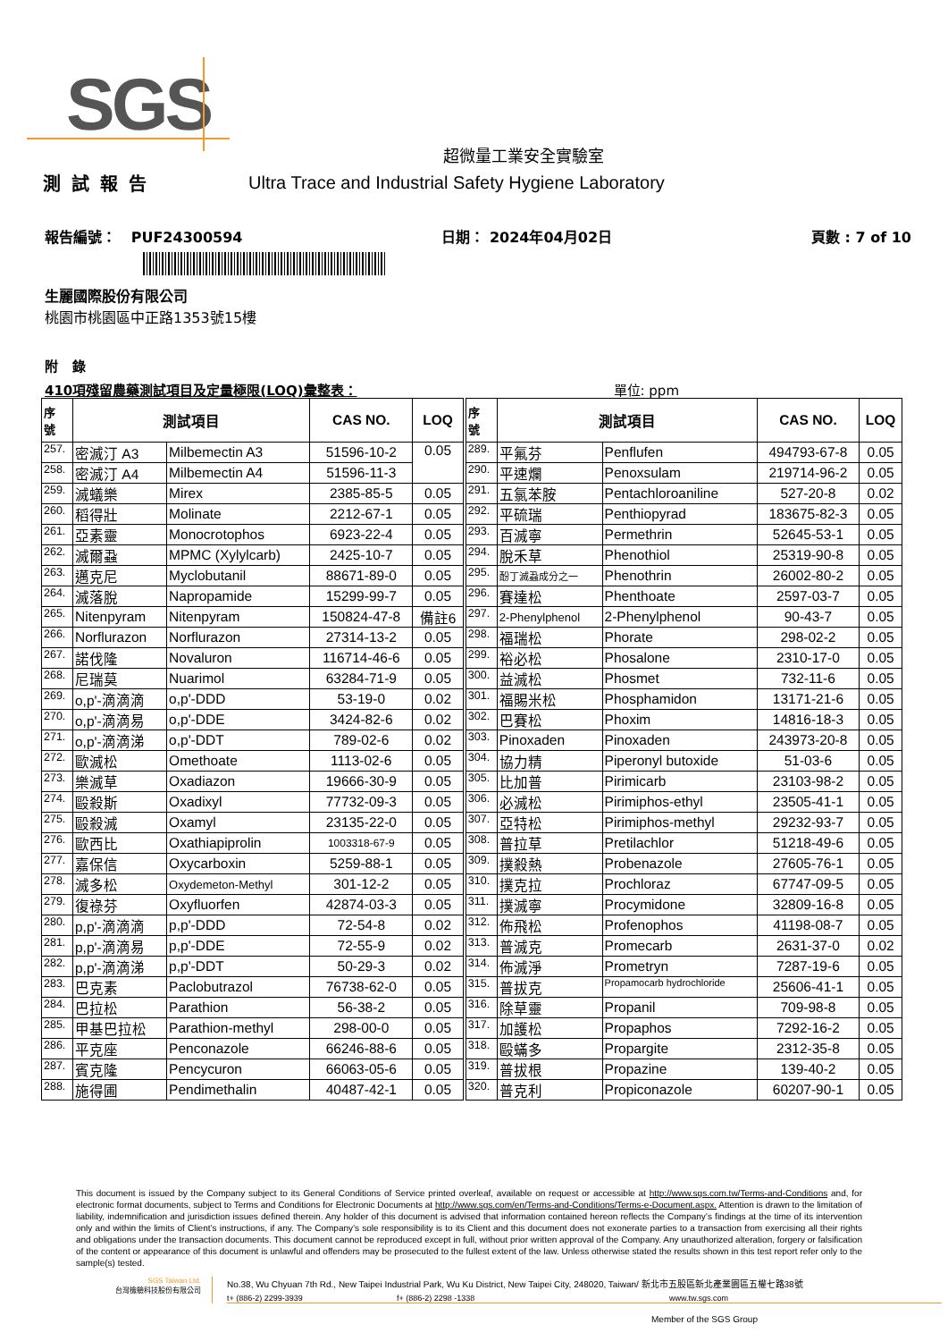SGS
超微量工業安全實驗室
測試報告 Ultra Trace and Industrial Safety Hygiene Laboratory
報告編號： PUF24300594 日期： 2024年04月02日 頁數 : 7 of 10
生麗國際股份有限公司
桃園市桃園區中正路1353號15樓
附 錄
410項殘留農藥測試項目及定量極限(LOQ)彙整表： 單位: ppm
| 序 號 | 測試項目 | | CAS NO. | LOQ | 序 號 | 測試項目 | | CAS NO. | LOQ |
| --- | --- | --- | --- | --- | --- | --- | --- | --- | --- |
| 257. | 密滅汀 A3 | Milbemectin A3 | 51596-10-2 | 0.05 | 289. | 平氟芬 | Penflufen | 494793-67-8 | 0.05 |
| 258. | 密滅汀 A4 | Milbemectin A4 | 51596-11-3 | | 290. | 平速爛 | Penoxsulam | 219714-96-2 | 0.05 |
| 259. | 滅蟻樂 | Mirex | 2385-85-5 | 0.05 | 291. | 五氯苯胺 | Pentachloroaniline | 527-20-8 | 0.02 |
| 260. | 稻得壯 | Molinate | 2212-67-1 | 0.05 | 292. | 平硫瑞 | Penthiopyrad | 183675-82-3 | 0.05 |
| 261. | 亞素靈 | Monocrotophos | 6923-22-4 | 0.05 | 293. | 百滅寧 | Permethrin | 52645-53-1 | 0.05 |
| 262. | 滅爾蝨 | MPMC (Xylylcarb) | 2425-10-7 | 0.05 | 294. | 脫禾草 | Phenothiol | 25319-90-8 | 0.05 |
| 263. | 邁克尼 | Myclobutanil | 88671-89-0 | 0.05 | 295. | 酚丁滅蝨成分之一 | Phenothrin | 26002-80-2 | 0.05 |
| 264. | 滅落脫 | Napropamide | 15299-99-7 | 0.05 | 296. | 賽達松 | Phenthoate | 2597-03-7 | 0.05 |
| 265. | Nitenpyram | Nitenpyram | 150824-47-8 | 備註6 | 297. | 2-Phenylphenol | 2-Phenylphenol | 90-43-7 | 0.05 |
| 266. | Norflurazon | Norflurazon | 27314-13-2 | 0.05 | 298. | 福瑞松 | Phorate | 298-02-2 | 0.05 |
| 267. | 諾伐隆 | Novaluron | 116714-46-6 | 0.05 | 299. | 裕必松 | Phosalone | 2310-17-0 | 0.05 |
| 268. | 尼瑞莫 | Nuarimol | 63284-71-9 | 0.05 | 300. | 益滅松 | Phosmet | 732-11-6 | 0.05 |
| 269. | o,p'-滴滴滴 | o,p'-DDD | 53-19-0 | 0.02 | 301. | 福賜米松 | Phosphamidon | 13171-21-6 | 0.05 |
| 270. | o,p'-滴滴易 | o,p'-DDE | 3424-82-6 | 0.02 | 302. | 巴賽松 | Phoxim | 14816-18-3 | 0.05 |
| 271. | o,p'-滴滴涕 | o,p'-DDT | 789-02-6 | 0.02 | 303. | Pinoxaden | Pinoxaden | 243973-20-8 | 0.05 |
| 272. | 歐滅松 | Omethoate | 1113-02-6 | 0.05 | 304. | 協力精 | Piperonyl butoxide | 51-03-6 | 0.05 |
| 273. | 樂滅草 | Oxadiazon | 19666-30-9 | 0.05 | 305. | 比加普 | Pirimicarb | 23103-98-2 | 0.05 |
| 274. | 毆殺斯 | Oxadixyl | 77732-09-3 | 0.05 | 306. | 必滅松 | Pirimiphos-ethyl | 23505-41-1 | 0.05 |
| 275. | 毆殺滅 | Oxamyl | 23135-22-0 | 0.05 | 307. | 亞特松 | Pirimiphos-methyl | 29232-93-7 | 0.05 |
| 276. | 歐西比 | Oxathiapiprolin | 1003318-67-9 | 0.05 | 308. | 普拉草 | Pretilachlor | 51218-49-6 | 0.05 |
| 277. | 嘉保信 | Oxycarboxin | 5259-88-1 | 0.05 | 309. | 撲殺熱 | Probenazole | 27605-76-1 | 0.05 |
| 278. | 滅多松 | Oxydemeton-Methyl | 301-12-2 | 0.05 | 310. | 撲克拉 | Prochloraz | 67747-09-5 | 0.05 |
| 279. | 復祿芬 | Oxyfluorfen | 42874-03-3 | 0.05 | 311. | 撲滅寧 | Procymidone | 32809-16-8 | 0.05 |
| 280. | p,p'-滴滴滴 | p,p'-DDD | 72-54-8 | 0.02 | 312. | 佈飛松 | Profenophos | 41198-08-7 | 0.05 |
| 281. | p,p'-滴滴易 | p,p'-DDE | 72-55-9 | 0.02 | 313. | 普滅克 | Promecarb | 2631-37-0 | 0.02 |
| 282. | p,p'-滴滴涕 | p,p'-DDT | 50-29-3 | 0.02 | 314. | 佈滅淨 | Prometryn | 7287-19-6 | 0.05 |
| 283. | 巴克素 | Paclobutrazol | 76738-62-0 | 0.05 | 315. | 普拔克 | Propamocarb hydrochloride | 25606-41-1 | 0.05 |
| 284. | 巴拉松 | Parathion | 56-38-2 | 0.05 | 316. | 除草靈 | Propanil | 709-98-8 | 0.05 |
| 285. | 甲基巴拉松 | Parathion-methyl | 298-00-0 | 0.05 | 317. | 加護松 | Propaphos | 7292-16-2 | 0.05 |
| 286. | 平克座 | Penconazole | 66246-88-6 | 0.05 | 318. | 毆蟎多 | Propargite | 2312-35-8 | 0.05 |
| 287. | 賓克隆 | Pencycuron | 66063-05-6 | 0.05 | 319. | 普拔根 | Propazine | 139-40-2 | 0.05 |
| 288. | 施得圃 | Pendimethalin | 40487-42-1 | 0.05 | 320. | 普克利 | Propiconazole | 60207-90-1 | 0.05 |
This document is issued by the Company subject to its General Conditions of Service printed overleaf, available on request or accessible at http://www.sgs.com.tw/Terms-and-Conditions and, for electronic format documents, subject to Terms and Conditions for Electronic Documents at http://www.sgs.com/en/Terms-and-Conditions/Terms-e-Document.aspx. Attention is drawn to the limitation of liability, indemnification and jurisdiction issues defined therein. Any holder of this document is advised that information contained hereon reflects the Company’s findings at the time of its intervention only and within the limits of Client’s instructions, if any. The Company’s sole responsibility is to its Client and this document does not exonerate parties to a transaction from exercising all their rights and obligations under the transaction documents. This document cannot be reproduced except in full, without prior written approval of the Company. Any unauthorized alteration, forgery or falsification of the content or appearance of this document is unlawful and offenders may be prosecuted to the fullest extent of the law. Unless otherwise stated the results shown in this test report refer only to the sample(s) tested.
SGS Taiwan Ltd.
台灣檢驗科技股份有限公司
No.38, Wu Chyuan 7th Rd., New Taipei Industrial Park, Wu Ku District, New Taipei City, 248020, Taiwan/ 新北市五股區新北產業園區五權七路38號
t+ (886-2) 2299-3939 f+ (886-2) 2298 -1338 www.tw.sgs.com
Member of the SGS Group